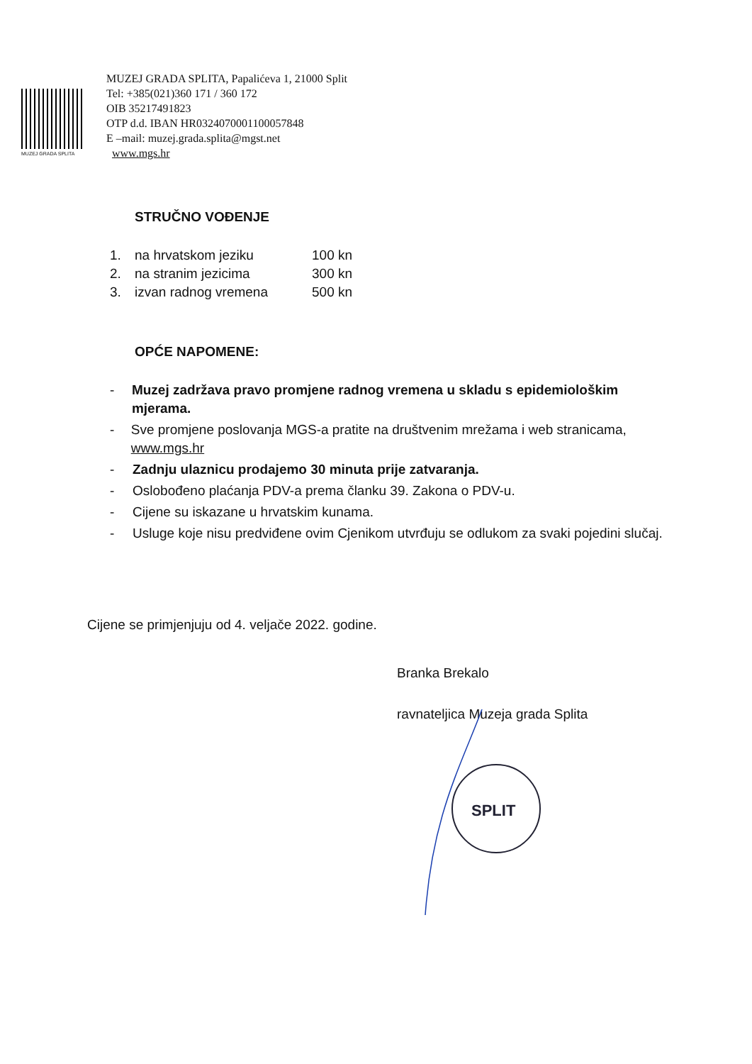MUZEJ GRADA SPLITA
MUZEJ GRADA SPLITA, Papalićeva 1, 21000 Split
Tel: +385(021)360 171 / 360 172
OIB 35217491823
OTP d.d. IBAN HR0324070001100057848
E –mail: muzej.grada.splita@mgst.net
www.mgs.hr
STRUČNO VOĐENJE
| 1. | na hrvatskom jeziku | 100 kn |
| 2. | na stranim jezicima | 300 kn |
| 3. | izvan radnog vremena | 500 kn |
OPĆE NAPOMENE:
- Muzej zadržava pravo promjene radnog vremena u skladu s epidemiološkim mjerama.
- Sve promjene poslovanja MGS-a pratite na društvenim mrežama i web stranicama, www.mgs.hr
- Zadnju ulaznicu prodajemo 30 minuta prije zatvaranja.
- Oslobođeno plaćanja PDV-a prema članku 39. Zakona o PDV-u.
- Cijene su iskazane u hrvatskim kunama.
- Usluge koje nisu predviđene ovim Cjenikom utvrđuju se odlukom za svaki pojedini slučaj.
Cijene se primjenjuju od 4. veljače 2022. godine.
Branka Brekalo
ravnateljica Muzeja grada Splita
SPLIT